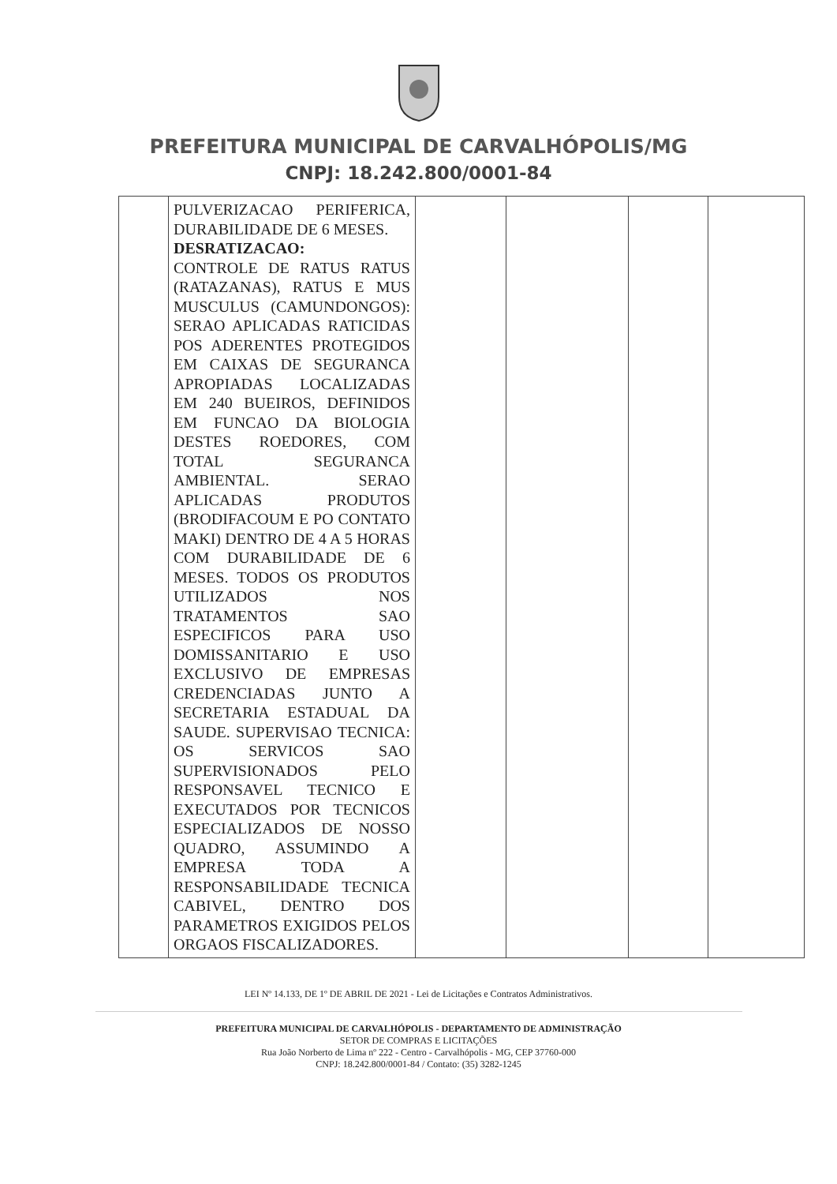PREFEITURA MUNICIPAL DE CARVALHÓPOLIS/MG
CNPJ: 18.242.800/0001-84
| | PULVERIZACAO PERIFERICA, DURABILIDADE DE 6 MESES. DESRATIZACAO: CONTROLE DE RATUS RATUS (RATAZANAS), RATUS E MUS MUSCULUS (CAMUNDONGOS): SERAO APLICADAS RATICIDAS POS ADERENTES PROTEGIDOS EM CAIXAS DE SEGURANCA APROPIADAS LOCALIZADAS EM 240 BUEIROS, DEFINIDOS EM FUNCAO DA BIOLOGIA DESTES ROEDORES, COM TOTAL SEGURANCA AMBIENTAL. SERAO APLICADAS PRODUTOS (BRODIFACOUM E PO CONTATO MAKI) DENTRO DE 4 A 5 HORAS COM DURABILIDADE DE 6 MESES. TODOS OS PRODUTOS UTILIZADOS NOS TRATAMENTOS SAO ESPECIFICOS PARA USO DOMISSANITARIO E USO EXCLUSIVO DE EMPRESAS CREDENCIADAS JUNTO A SECRETARIA ESTADUAL DA SAUDE. SUPERVISAO TECNICA: OS SERVICOS SAO SUPERVISIONADOS PELO RESPONSAVEL TECNICO E EXECUTADOS POR TECNICOS ESPECIALIZADOS DE NOSSO QUADRO, ASSUMINDO A EMPRESA TODA A RESPONSABILIDADE TECNICA CABIVEL, DENTRO DOS PARAMETROS EXIGIDOS PELOS ORGAOS FISCALIZADORES. | | | | |
LEI Nº 14.133, DE 1º DE ABRIL DE 2021 - Lei de Licitações e Contratos Administrativos.
PREFEITURA MUNICIPAL DE CARVALHÓPOLIS - DEPARTAMENTO DE ADMINISTRAÇÃO
SETOR DE COMPRAS E LICITAÇÕES
Rua João Norberto de Lima nº 222 - Centro - Carvalhópolis - MG, CEP 37760-000
CNPJ: 18.242.800/0001-84 / Contato: (35) 3282-1245